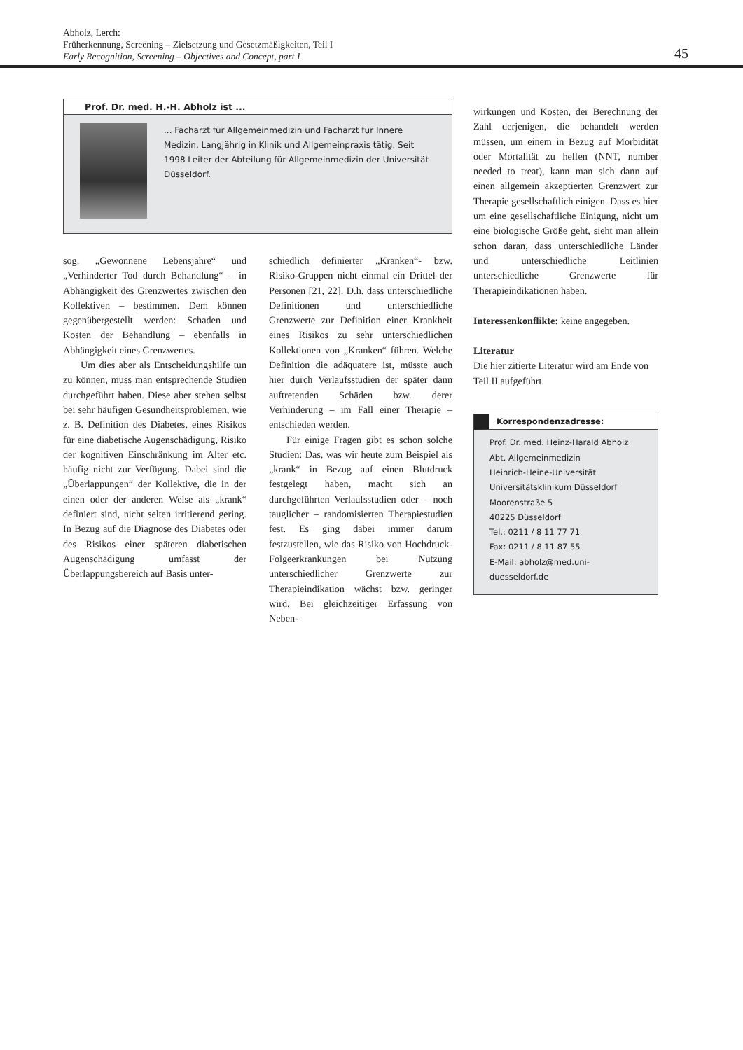Abholz, Lerch:
Früherkennung, Screening – Zielsetzung und Gesetzmäßigkeiten, Teil I
Early Recognition, Screening – Objectives and Concept, part I
45
Prof. Dr. med. H.-H. Abholz ist ...
... Facharzt für Allgemeinmedizin und Facharzt für Innere Medizin. Langjährig in Klinik und Allgemeinpraxis tätig. Seit 1998 Leiter der Abteilung für Allgemeinmedizin der Universität Düsseldorf.
sog. „Gewonnene Lebensjahre“ und „Verhinderter Tod durch Behandlung“ – in Abhängigkeit des Grenzwertes zwischen den Kollektiven – bestimmen. Dem können gegenübergestellt werden: Schaden und Kosten der Behandlung – ebenfalls in Abhängigkeit eines Grenzwertes.
Um dies aber als Entscheidungshilfe tun zu können, muss man entsprechende Studien durchgeführt haben. Diese aber stehen selbst bei sehr häufigen Gesundheitsproblemen, wie z. B. Definition des Diabetes, eines Risikos für eine diabetische Augenschädigung, Risiko der kognitiven Einschränkung im Alter etc. häufig nicht zur Verfügung. Dabei sind die „Überlappungen“ der Kollektive, die in der einen oder der anderen Weise als „krank“ definiert sind, nicht selten irritierend gering. In Bezug auf die Diagnose des Diabetes oder des Risikos einer späteren diabetischen Augenschädigung umfasst der Überlappungsbereich auf Basis unter-
schiedlich definierter „Kranken“- bzw. Risiko-Gruppen nicht einmal ein Drittel der Personen [21, 22]. D.h. dass unterschiedliche Definitionen und unterschiedliche Grenzwerte zur Definition einer Krankheit eines Risikos zu sehr unterschiedlichen Kollektionen von „Kranken“ führen. Welche Definition die adäquatere ist, müsste auch hier durch Verlaufsstudien der später dann auftretenden Schäden bzw. derer Verhinderung – im Fall einer Therapie – entschieden werden.
Für einige Fragen gibt es schon solche Studien: Das, was wir heute zum Beispiel als „krank“ in Bezug auf einen Blutdruck festgelegt haben, macht sich an durchgeführten Verlaufsstudien oder – noch tauglicher – randomisierten Therapiestudien fest. Es ging dabei immer darum festzustellen, wie das Risiko von Hochdruck-Folgeerkrankungen bei Nutzung unterschiedlicher Grenzwerte zur Therapieindikation wächst bzw. geringer wird. Bei gleichzeitiger Erfassung von Neben-
wirkungen und Kosten, der Berechnung der Zahl derjenigen, die behandelt werden müssen, um einem in Bezug auf Morbidität oder Mortalität zu helfen (NNT, number needed to treat), kann man sich dann auf einen allgemein akzeptierten Grenzwert zur Therapie gesellschaftlich einigen. Dass es hier um eine gesellschaftliche Einigung, nicht um eine biologische Größe geht, sieht man allein schon daran, dass unterschiedliche Länder und unterschiedliche Leitlinien unterschiedliche Grenzwerte für Therapieindikationen haben.
Interessenkonflikte: keine angegeben.
Literatur
Die hier zitierte Literatur wird am Ende von Teil II aufgeführt.
Korrespondenzadresse:
Prof. Dr. med. Heinz-Harald Abholz
Abt. Allgemeinmedizin
Heinrich-Heine-Universität
Universitätsklinikum Düsseldorf
Moorenstraße 5
40225 Düsseldorf
Tel.: 0211 / 8 11 77 71
Fax: 0211 / 8 11 87 55
E-Mail: abholz@med.uni-duesseldorf.de